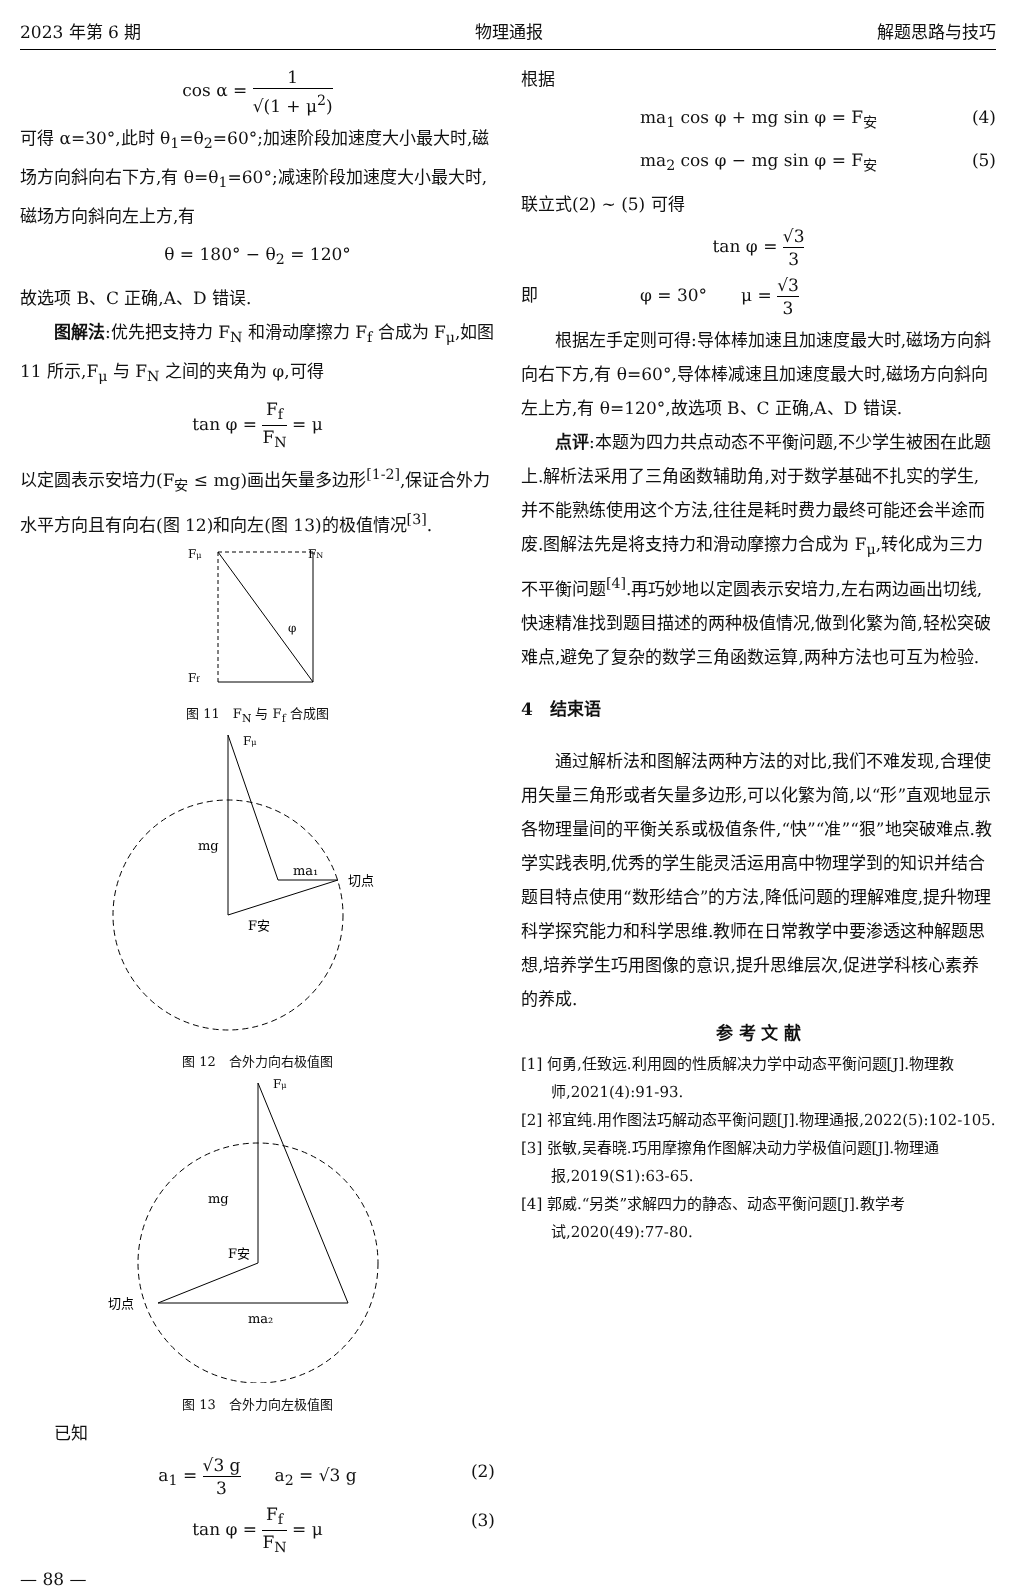2023 年第 6 期 物理通报 解题思路与技巧
cos α = 1 √(1 + μ<sup>2</sup>)
可得 α=30°,此时 θ<sub>1</sub>=θ<sub>2</sub>=60°;加速阶段加速度大小最大时,磁场方向斜向右下方,有 θ=θ<sub>1</sub>=60°;减速阶段加速度大小最大时,磁场方向斜向左上方,有
θ = 180° − θ<sub>2</sub> = 120°
故选项 B、C 正确,A、D 错误.
图解法:优先把支持力 F<sub>N</sub> 和滑动摩擦力 F<sub>f</sub> 合成为 F<sub>μ</sub>,如图 11 所示,F<sub>μ</sub> 与 F<sub>N</sub> 之间的夹角为 φ,可得
tan φ = F<sub>f</sub> F<sub>N</sub> = μ
以定圆表示安培力(F<sub>安</sub> ≤ mg)画出矢量多边形<sup>[1-2]</sup>,保证合外力水平方向且有向右(图 12)和向左(图 13)的极值情况<sup>[3]</sup>.
Fμ
FN
Ff
φ
图 11　F<sub>N</sub> 与 F<sub>f</sub> 合成图
Fμ
mg
ma₁
切点
F安
图 12　合外力向右极值图
Fμ
mg
F安
切点
ma₂
图 13　合外力向左极值图
已知
a<sub>1</sub> = √3 g 3　　a<sub>2</sub> = √3 g (2)
tan φ = F<sub>f</sub> F<sub>N</sub> = μ (3)
— 88 —
根据
ma<sub>1</sub> cos φ + mg sin φ = F<sub>安</sub> (4)
ma<sub>2</sub> cos φ − mg sin φ = F<sub>安</sub> (5)
联立式(2) ~ (5) 可得
tan φ = √3 3
即　　　　　　φ = 30°　　μ = √3 3
根据左手定则可得:导体棒加速且加速度最大时,磁场方向斜向右下方,有 θ=60°,导体棒减速且加速度最大时,磁场方向斜向左上方,有 θ=120°,故选项 B、C 正确,A、D 错误.
点评:本题为四力共点动态不平衡问题,不少学生被困在此题上.解析法采用了三角函数辅助角,对于数学基础不扎实的学生,并不能熟练使用这个方法,往往是耗时费力最终可能还会半途而废.图解法先是将支持力和滑动摩擦力合成为 F<sub>μ</sub>,转化成为三力不平衡问题<sup>[4]</sup>.再巧妙地以定圆表示安培力,左右两边画出切线,快速精准找到题目描述的两种极值情况,做到化繁为简,轻松突破难点,避免了复杂的数学三角函数运算,两种方法也可互为检验.
4　结束语
通过解析法和图解法两种方法的对比,我们不难发现,合理使用矢量三角形或者矢量多边形,可以化繁为简,以“形”直观地显示各物理量间的平衡关系或极值条件,“快”“准”“狠”地突破难点.教学实践表明,优秀的学生能灵活运用高中物理学到的知识并结合题目特点使用“数形结合”的方法,降低问题的理解难度,提升物理科学探究能力和科学思维.教师在日常教学中要渗透这种解题思想,培养学生巧用图像的意识,提升思维层次,促进学科核心素养的养成.
参 考 文 献
[1] 何勇,任致远.利用圆的性质解决力学中动态平衡问题[J].物理教师,2021(4):91-93.
[2] 祁宜纯.用作图法巧解动态平衡问题[J].物理通报,2022(5):102-105.
[3] 张敏,吴春晓.巧用摩擦角作图解决动力学极值问题[J].物理通报,2019(S1):63-65.
[4] 郭威.“另类”求解四力的静态、动态平衡问题[J].教学考试,2020(49):77-80.